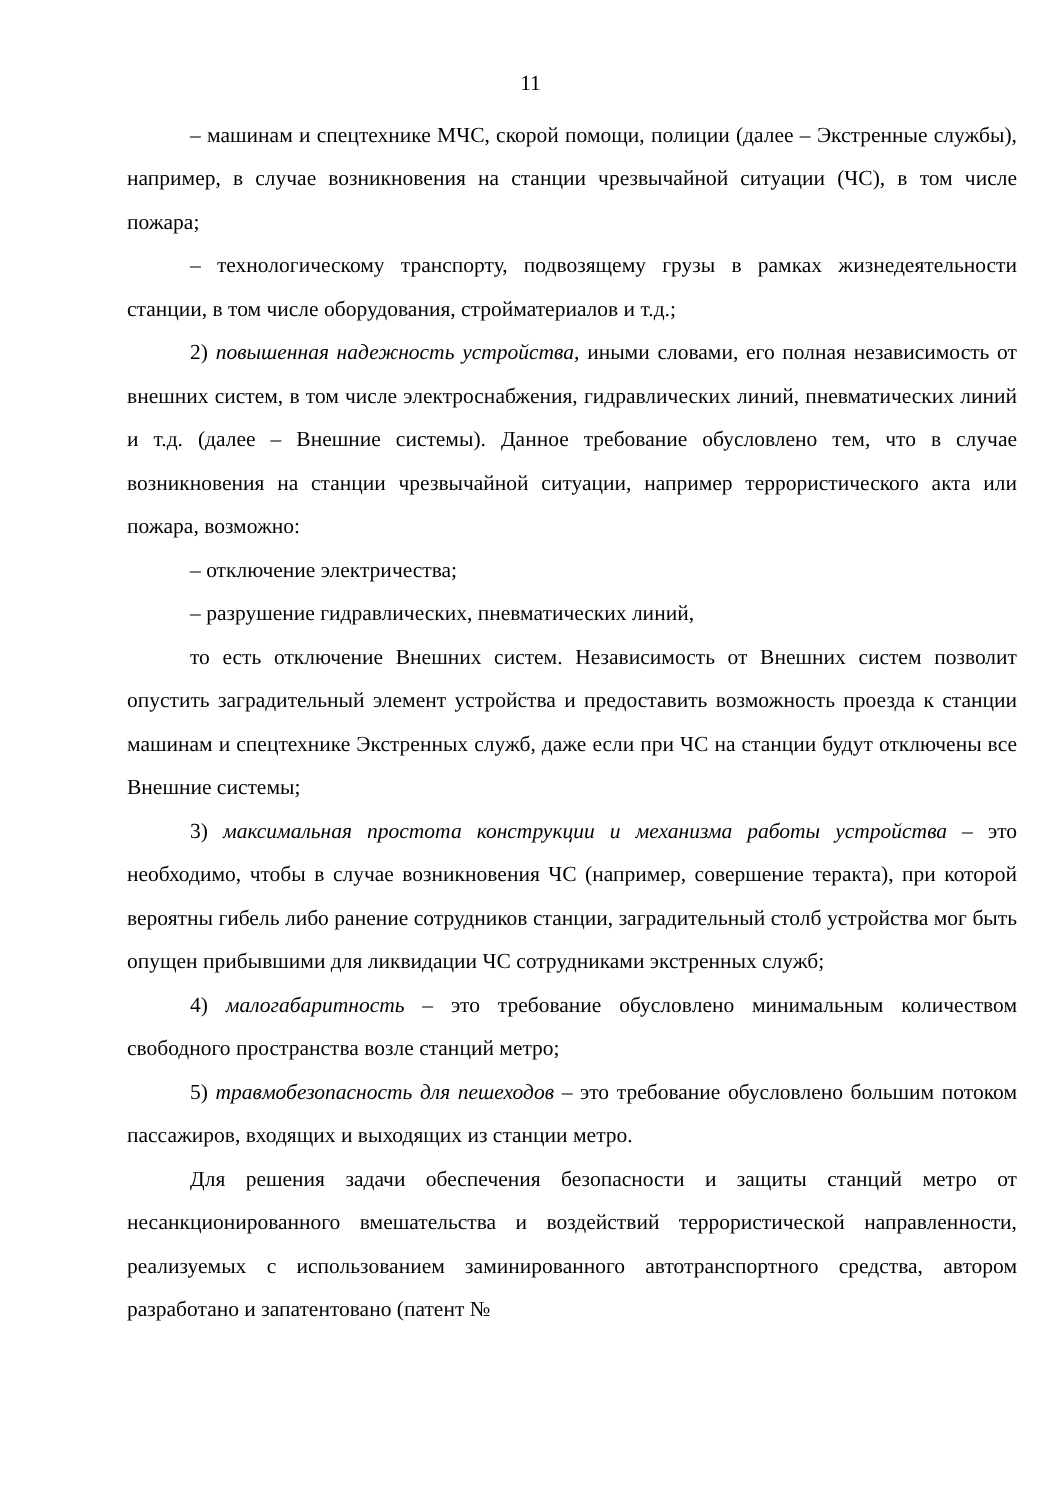11
– машинам и спецтехнике МЧС, скорой помощи, полиции (далее – Экстренные службы), например, в случае возникновения на станции чрезвычайной ситуации (ЧС), в том числе пожара;
– технологическому транспорту, подвозящему грузы в рамках жизнедеятельности станции, в том числе оборудования, стройматериалов и т.д.;
2) повышенная надежность устройства, иными словами, его полная независимость от внешних систем, в том числе электроснабжения, гидравлических линий, пневматических линий и т.д. (далее – Внешние системы). Данное требование обусловлено тем, что в случае возникновения на станции чрезвычайной ситуации, например террористического акта или пожара, возможно:
– отключение электричества;
– разрушение гидравлических, пневматических линий,
то есть отключение Внешних систем. Независимость от Внешних систем позволит опустить заградительный элемент устройства и предоставить возможность проезда к станции машинам и спецтехнике Экстренных служб, даже если при ЧС на станции будут отключены все Внешние системы;
3) максимальная простота конструкции и механизма работы устройства – это необходимо, чтобы в случае возникновения ЧС (например, совершение теракта), при которой вероятны гибель либо ранение сотрудников станции, заградительный столб устройства мог быть опущен прибывшими для ликвидации ЧС сотрудниками экстренных служб;
4) малогабаритность – это требование обусловлено минимальным количеством свободного пространства возле станций метро;
5) травмобезопасность для пешеходов – это требование обусловлено большим потоком пассажиров, входящих и выходящих из станции метро.
Для решения задачи обеспечения безопасности и защиты станций метро от несанкционированного вмешательства и воздействий террористической направленности, реализуемых с использованием заминированного автотранспортного средства, автором разработано и запатентовано (патент №